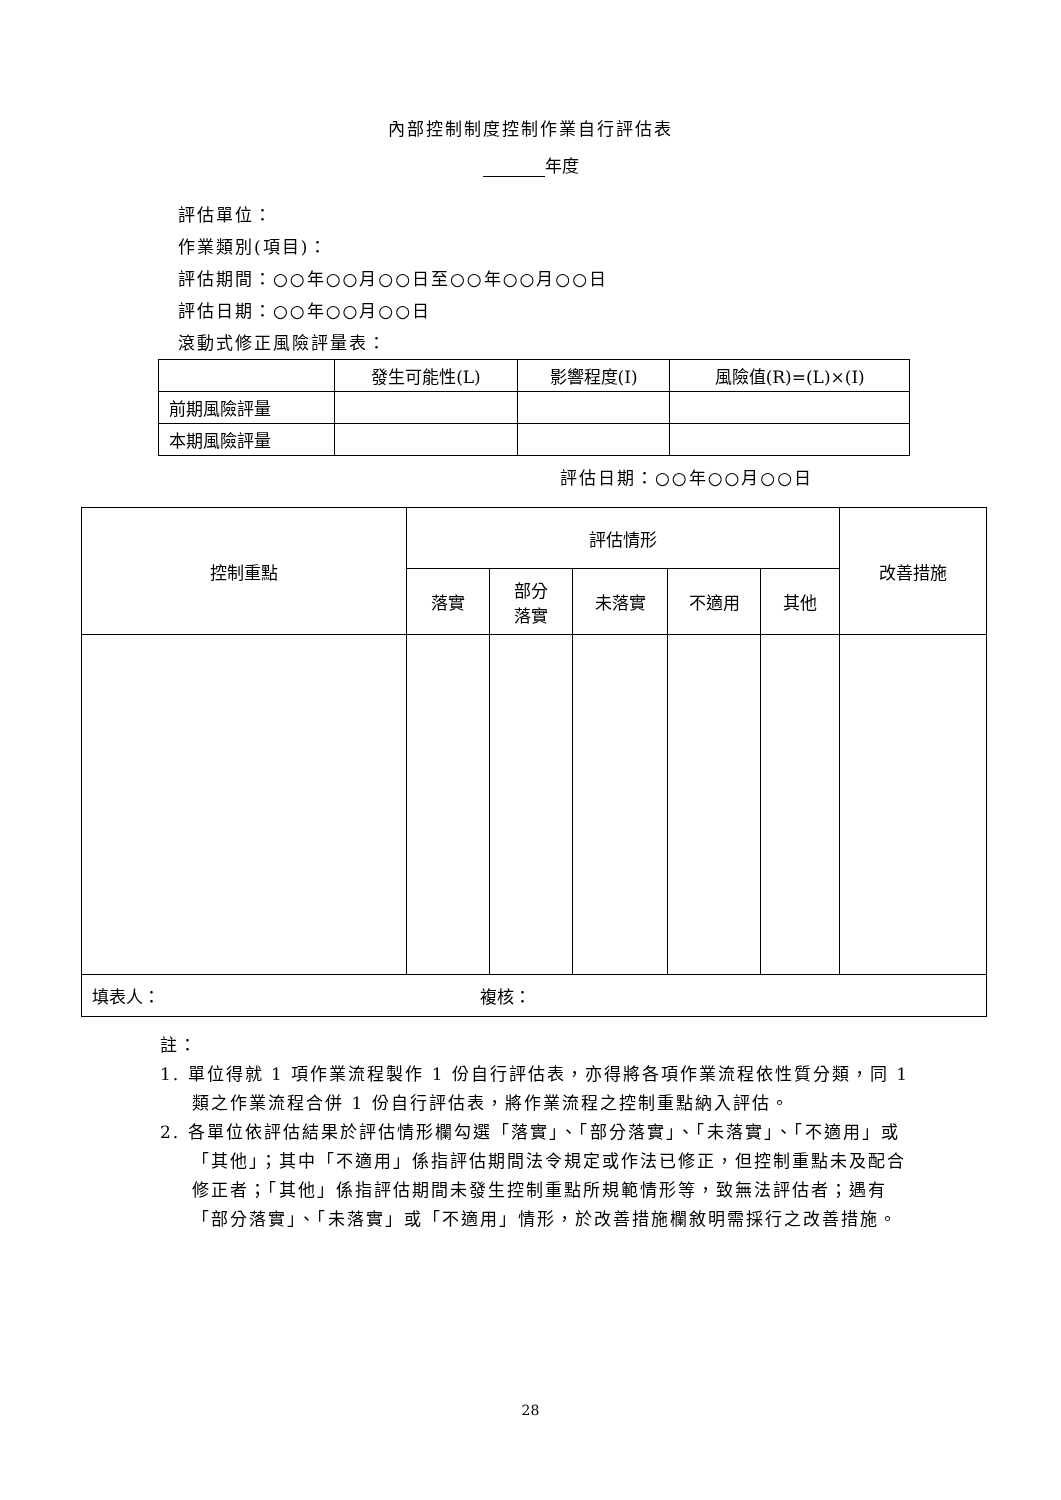內部控制制度控制作業自行評估表
年度
評估單位：
作業類別(項目)：
評估期間：○○年○○月○○日至○○年○○月○○日
評估日期：○○年○○月○○日
滾動式修正風險評量表：
| | 發生可能性(L) | 影響程度(I) | 風險值(R)=(L)×(I) |
| --- | --- | --- | --- |
| 前期風險評量 | | | |
| 本期風險評量 | | | |
評估日期：○○年○○月○○日
| 控制重點 | 評估情形 | | | | | 改善措施 |
| --- | --- | --- | --- | --- | --- | --- |
| | 落實 | 部分 落實 | 未落實 | 不適用 | 其他 | |
| 填表人： 複核： | | | | | | |
註：
1. 單位得就 1 項作業流程製作 1 份自行評估表，亦得將各項作業流程依性質分類，同 1 類之作業流程合併 1 份自行評估表，將作業流程之控制重點納入評估。
2. 各單位依評估結果於評估情形欄勾選「落實」、「部分落實」、「未落實」、「不適用」或「其他」；其中「不適用」係指評估期間法令規定或作法已修正，但控制重點未及配合修正者；「其他」係指評估期間未發生控制重點所規範情形等，致無法評估者；遇有「部分落實」、「未落實」或「不適用」情形，於改善措施欄敘明需採行之改善措施。
28